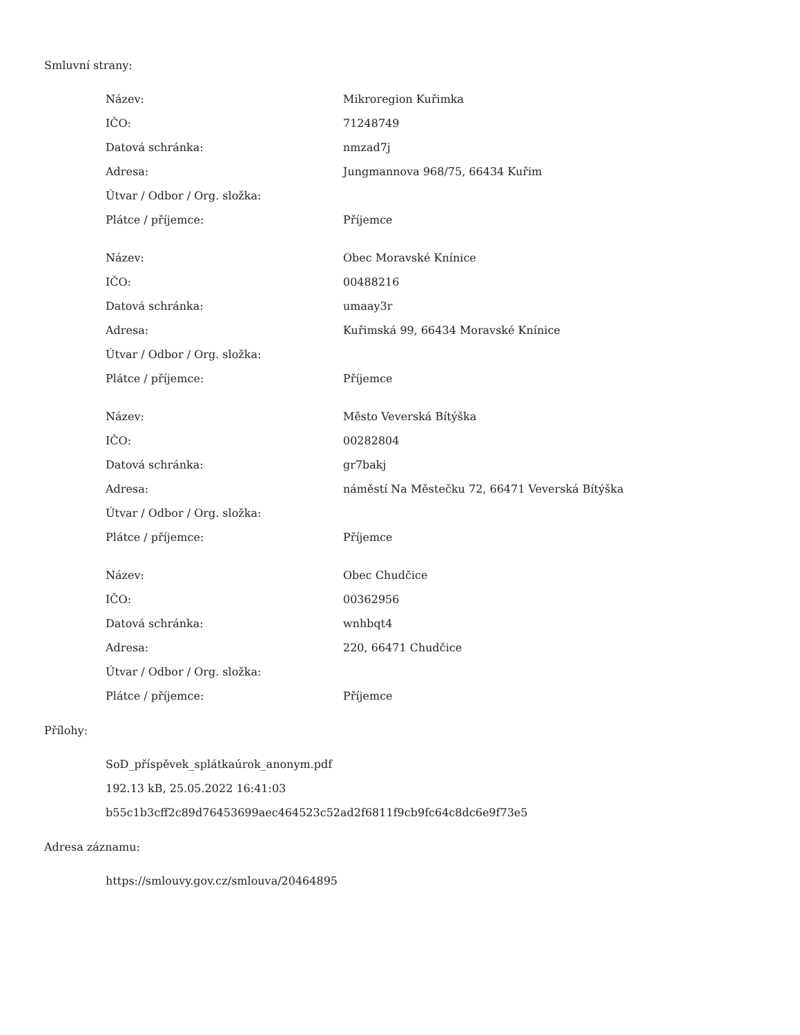Smluvní strany:
| Název: | Mikroregion Kuřimka |
| IČO: | 71248749 |
| Datová schránka: | nmzad7j |
| Adresa: | Jungmannova 968/75, 66434 Kuřim |
| Útvar / Odbor / Org. složka: | |
| Plátce / příjemce: | Příjemce |
| Název: | Obec Moravské Knínice |
| IČO: | 00488216 |
| Datová schránka: | umaay3r |
| Adresa: | Kuřimská 99, 66434 Moravské Knínice |
| Útvar / Odbor / Org. složka: | |
| Plátce / příjemce: | Příjemce |
| Název: | Město Veverská Bítýška |
| IČO: | 00282804 |
| Datová schránka: | gr7bakj |
| Adresa: | náměstí Na Městečku 72, 66471 Veverská Bítýška |
| Útvar / Odbor / Org. složka: | |
| Plátce / příjemce: | Příjemce |
| Název: | Obec Chudčice |
| IČO: | 00362956 |
| Datová schránka: | wnhbqt4 |
| Adresa: | 220, 66471 Chudčice |
| Útvar / Odbor / Org. složka: | |
| Plátce / příjemce: | Příjemce |
Přílohy:
SoD_příspěvek_splátkaúrok_anonym.pdf
192.13 kB, 25.05.2022 16:41:03
b55c1b3cff2c89d76453699aec464523c52ad2f6811f9cb9fc64c8dc6e9f73e5
Adresa záznamu:
https://smlouvy.gov.cz/smlouva/20464895